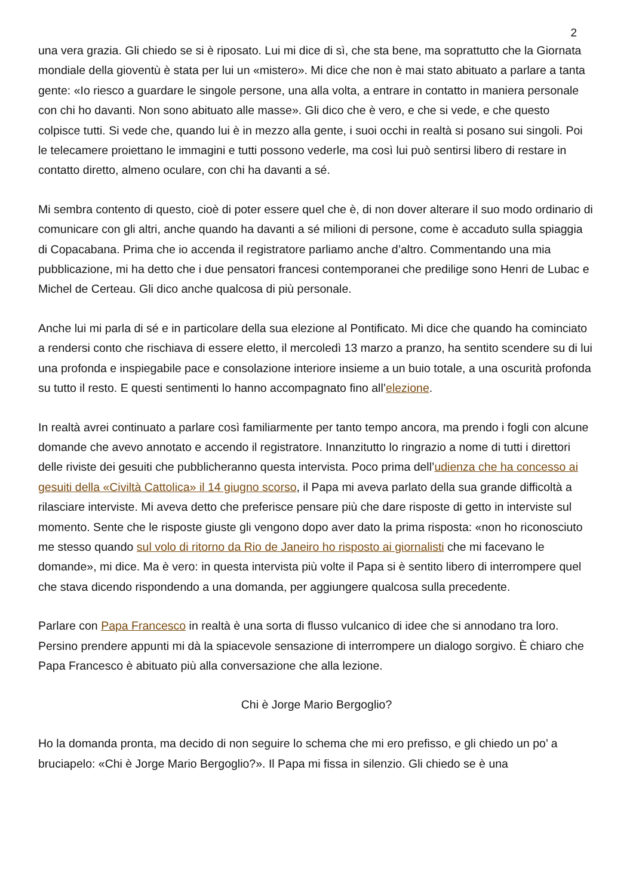2
una vera grazia. Gli chiedo se si è riposato. Lui mi dice di sì, che sta bene, ma soprattutto che la Giornata mondiale della gioventù è stata per lui un «mistero». Mi dice che non è mai stato abituato a parlare a tanta gente: «Io riesco a guardare le singole persone, una alla volta, a entrare in contatto in maniera personale con chi ho davanti. Non sono abituato alle masse». Gli dico che è vero, e che si vede, e che questo colpisce tutti. Si vede che, quando lui è in mezzo alla gente, i suoi occhi in realtà si posano sui singoli. Poi le telecamere proiettano le immagini e tutti possono vederle, ma così lui può sentirsi libero di restare in contatto diretto, almeno oculare, con chi ha davanti a sé.
Mi sembra contento di questo, cioè di poter essere quel che è, di non dover alterare il suo modo ordinario di comunicare con gli altri, anche quando ha davanti a sé milioni di persone, come è accaduto sulla spiaggia di Copacabana. Prima che io accenda il registratore parliamo anche d’altro. Commentando una mia pubblicazione, mi ha detto che i due pensatori francesi contemporanei che predilige sono Henri de Lubac e Michel de Certeau. Gli dico anche qualcosa di più personale.
Anche lui mi parla di sé e in particolare della sua elezione al Pontificato. Mi dice che quando ha cominciato a rendersi conto che rischiava di essere eletto, il mercoledì 13 marzo a pranzo, ha sentito scendere su di lui una profonda e inspiegabile pace e consolazione interiore insieme a un buio totale, a una oscurità profonda su tutto il resto. E questi sentimenti lo hanno accompagnato fino all’elezione.
In realtà avrei continuato a parlare così familiarmente per tanto tempo ancora, ma prendo i fogli con alcune domande che avevo annotato e accendo il registratore. Innanzitutto lo ringrazio a nome di tutti i direttori delle riviste dei gesuiti che pubblicheranno questa intervista. Poco prima dell’udienza che ha concesso ai gesuiti della «Civiltà Cattolica» il 14 giugno scorso, il Papa mi aveva parlato della sua grande difficoltà a rilasciare interviste. Mi aveva detto che preferisce pensare più che dare risposte di getto in interviste sul momento. Sente che le risposte giuste gli vengono dopo aver dato la prima risposta: «non ho riconosciuto me stesso quando sul volo di ritorno da Rio de Janeiro ho risposto ai giornalisti che mi facevano le domande», mi dice. Ma è vero: in questa intervista più volte il Papa si è sentito libero di interrompere quel che stava dicendo rispondendo a una domanda, per aggiungere qualcosa sulla precedente.
Parlare con Papa Francesco in realtà è una sorta di flusso vulcanico di idee che si annodano tra loro. Persino prendere appunti mi dà la spiacevole sensazione di interrompere un dialogo sorgivo. È chiaro che Papa Francesco è abituato più alla conversazione che alla lezione.
Chi è Jorge Mario Bergoglio?
Ho la domanda pronta, ma decido di non seguire lo schema che mi ero prefisso, e gli chiedo un po’ a bruciapelo: «Chi è Jorge Mario Bergoglio?». Il Papa mi fissa in silenzio. Gli chiedo se è una